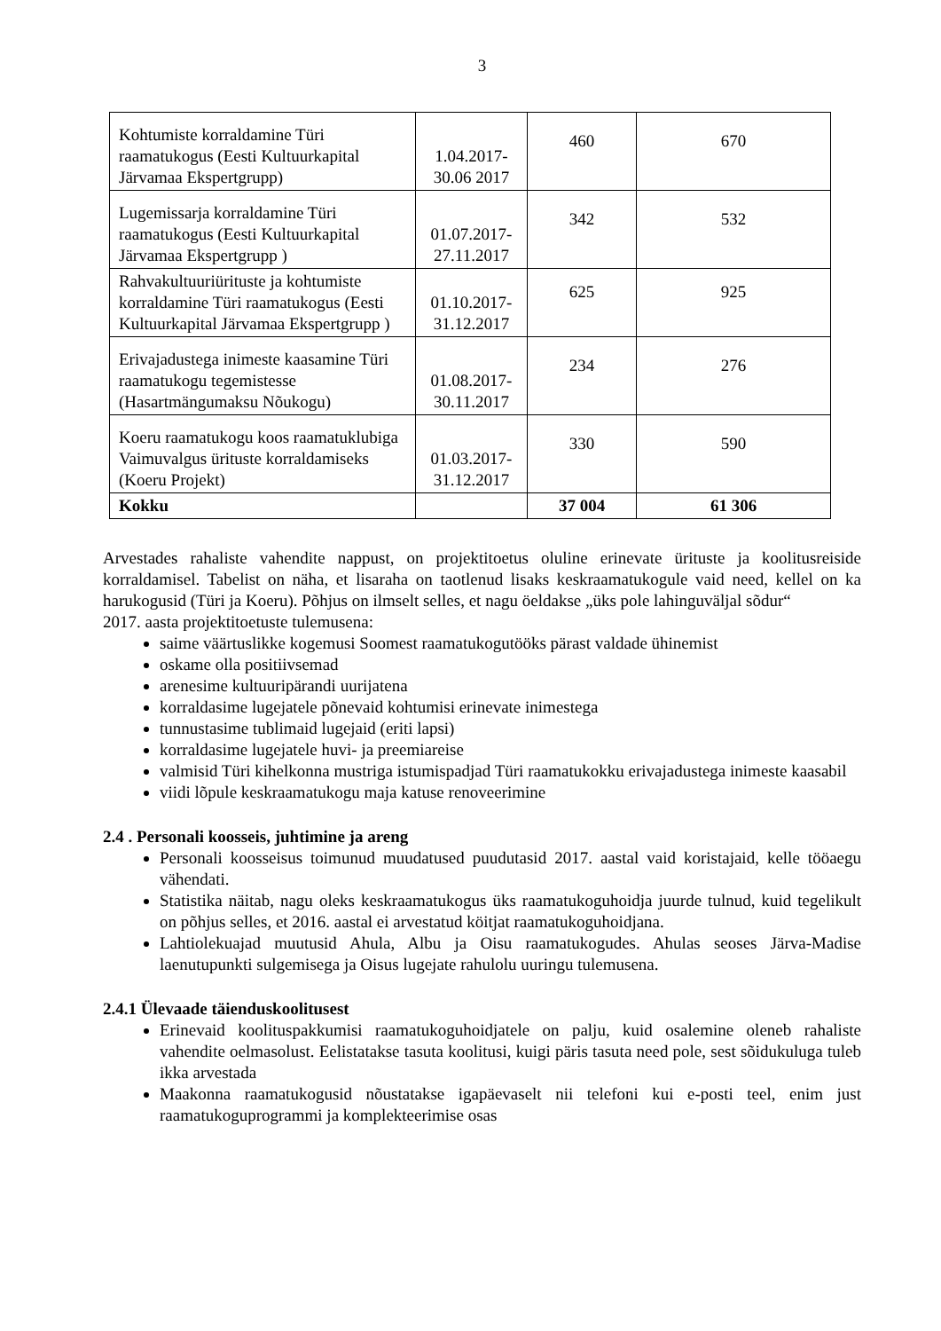3
| Kohtumiste korraldamine Türi raamatukogus (Eesti Kultuurkapital Järvamaa Ekspertgrupp) | 1.04.2017- 30.06 2017 | 460 | 670 |
| Lugemissarja korraldamine Türi raamatukogus (Eesti Kultuurkapital Järvamaa Ekspertgrupp ) | 01.07.2017- 27.11.2017 | 342 | 532 |
| Rahvakultuuriürituste ja kohtumiste korraldamine Türi raamatukogus (Eesti Kultuurkapital Järvamaa Ekspertgrupp ) | 01.10.2017- 31.12.2017 | 625 | 925 |
| Erivajadustega inimeste kaasamine Türi raamatukogu tegemistesse (Hasartmängumaksu Nõukogu) | 01.08.2017- 30.11.2017 | 234 | 276 |
| Koeru raamatukogu koos raamatuklubiga Vaimuvalgus ürituste korraldamiseks (Koeru Projekt) | 01.03.2017- 31.12.2017 | 330 | 590 |
| Kokku | | 37 004 | 61 306 |
Arvestades rahaliste vahendite nappust, on projektitoetus oluline erinevate ürituste ja koolitusreiside korraldamisel. Tabelist on näha, et lisaraha on taotlenud lisaks keskraamatukogule vaid need, kellel on ka harukogusid (Türi ja Koeru). Põhjus on ilmselt selles, et nagu öeldakse „üks pole lahinguväljal sõdur“
2017. aasta projektitoetuste tulemusena:
saime väärtuslikke kogemusi Soomest raamatukogutööks pärast valdade ühinemist
oskame olla positiivsemad
arenesime kultuuripärandi uurijatena
korraldasime lugejatele põnevaid kohtumisi erinevate inimestega
tunnustasime tublimaid lugejaid (eriti lapsi)
korraldasime lugejatele huvi- ja preemiareise
valmisid Türi kihelkonna mustriga istumispadjad Türi raamatukokku erivajadustega inimeste kaasabil
viidi lõpule keskraamatukogu maja katuse renoveerimine
2.4 . Personali koosseis, juhtimine ja areng
Personali koosseisus toimunud muudatused puudutasid 2017. aastal vaid koristajaid, kelle tööaegu vähendati.
Statistika näitab, nagu oleks keskraamatukogus üks raamatukoguhoidja juurde tulnud, kuid tegelikult on põhjus selles, et 2016. aastal ei arvestatud köitjat raamatukoguhoidjana.
Lahtiolekuajad muutusid Ahula, Albu ja Oisu raamatukogudes. Ahulas seoses Järva-Madise laenutupunkti sulgemisega ja Oisus lugejate rahulolu uuringu tulemusena.
2.4.1 Ülevaade täienduskoolitusest
Erinevaid koolituspakkumisi raamatukoguhoidjatele on palju, kuid osalemine oleneb rahaliste vahendite oelmasolust. Eelistatakse tasuta koolitusi, kuigi päris tasuta need pole, sest sõidukuluga tuleb ikka arvestada
Maakonna raamatukogusid nõustatakse igapäevaselt nii telefoni kui e-posti teel, enim just raamatukoguprogrammi ja komplekteerimise osas